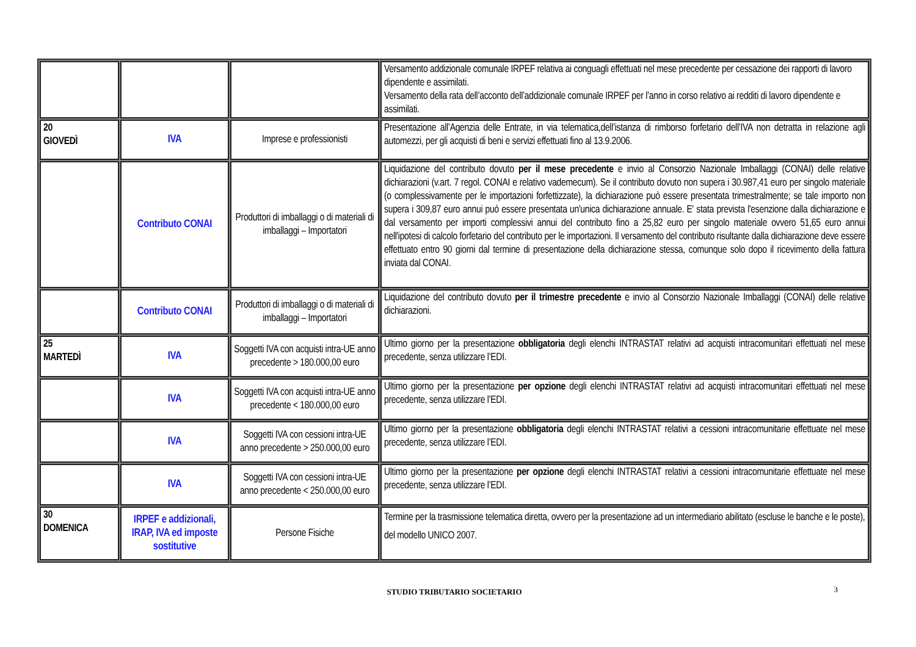| | | | Versamento addizionale comunale IRPEF relativa ai conguagli effettuati nel mese precedente per cessazione dei rapporti di lavoro dipendente e assimilati. Versamento della rata dell’acconto dell’addizionale comunale IRPEF per l’anno in corso relativo ai redditi di lavoro dipendente e assimilati. |
| 20 GIOVEDÌ | IVA | Imprese e professionisti | Presentazione all’Agenzia delle Entrate, in via telematica,dell’istanza di rimborso forfetario dell’IVA non detratta in relazione agli automezzi, per gli acquisti di beni e servizi effettuati fino al 13.9.2006. |
| | Contributo CONAI | Produttori di imballaggi o di materiali di imballaggi – Importatori | Liquidazione del contributo dovuto per il mese precedente e invio al Consorzio Nazionale Imballaggi (CONAI) delle relative dichiarazioni (v.art. 7 regol. CONAI e relativo vademecum). Se il contributo dovuto non supera i 30.987,41 euro per singolo materiale (o complessivamente per le importazioni forfettizzate), la dichiarazione può essere presentata trimestralmente; se tale importo non supera i 309,87 euro annui può essere presentata un'unica dichiarazione annuale. E' stata prevista l'esenzione dalla dichiarazione e dal versamento per importi complessivi annui del contributo fino a 25,82 euro per singolo materiale ovvero 51,65 euro annui nell'ipotesi di calcolo forfetario del contributo per le importazioni. Il versamento del contributo risultante dalla dichiarazione deve essere effettuato entro 90 giorni dal termine di presentazione della dichiarazione stessa, comunque solo dopo il ricevimento della fattura inviata dal CONAI. |
| | Contributo CONAI | Produttori di imballaggi o di materiali di imballaggi – Importatori | Liquidazione del contributo dovuto per il trimestre precedente e invio al Consorzio Nazionale Imballaggi (CONAI) delle relative dichiarazioni. |
| 25 MARTEDÌ | IVA | Soggetti IVA con acquisti intra-UE anno precedente > 180.000,00 euro | Ultimo giorno per la presentazione obbligatoria degli elenchi INTRASTAT relativi ad acquisti intracomunitari effettuati nel mese precedente, senza utilizzare l’EDI. |
| | IVA | Soggetti IVA con acquisti intra-UE anno precedente < 180.000,00 euro | Ultimo giorno per la presentazione per opzione degli elenchi INTRASTAT relativi ad acquisti intracomunitari effettuati nel mese precedente, senza utilizzare l’EDI. |
| | IVA | Soggetti IVA con cessioni intra-UE anno precedente > 250.000,00 euro | Ultimo giorno per la presentazione obbligatoria degli elenchi INTRASTAT relativi a cessioni intracomunitarie effettuate nel mese precedente, senza utilizzare l’EDI. |
| | IVA | Soggetti IVA con cessioni intra-UE anno precedente < 250.000,00 euro | Ultimo giorno per la presentazione per opzione degli elenchi INTRASTAT relativi a cessioni intracomunitarie effettuate nel mese precedente, senza utilizzare l’EDI. |
| 30 DOMENICA | IRPEF e addizionali, IRAP, IVA ed imposte sostitutive | Persone Fisiche | Termine per la trasmissione telematica diretta, ovvero per la presentazione ad un intermediario abilitato (escluse le banche e le poste), del modello UNICO 2007. |
STUDIO TRIBUTARIO SOCIETARIO 3